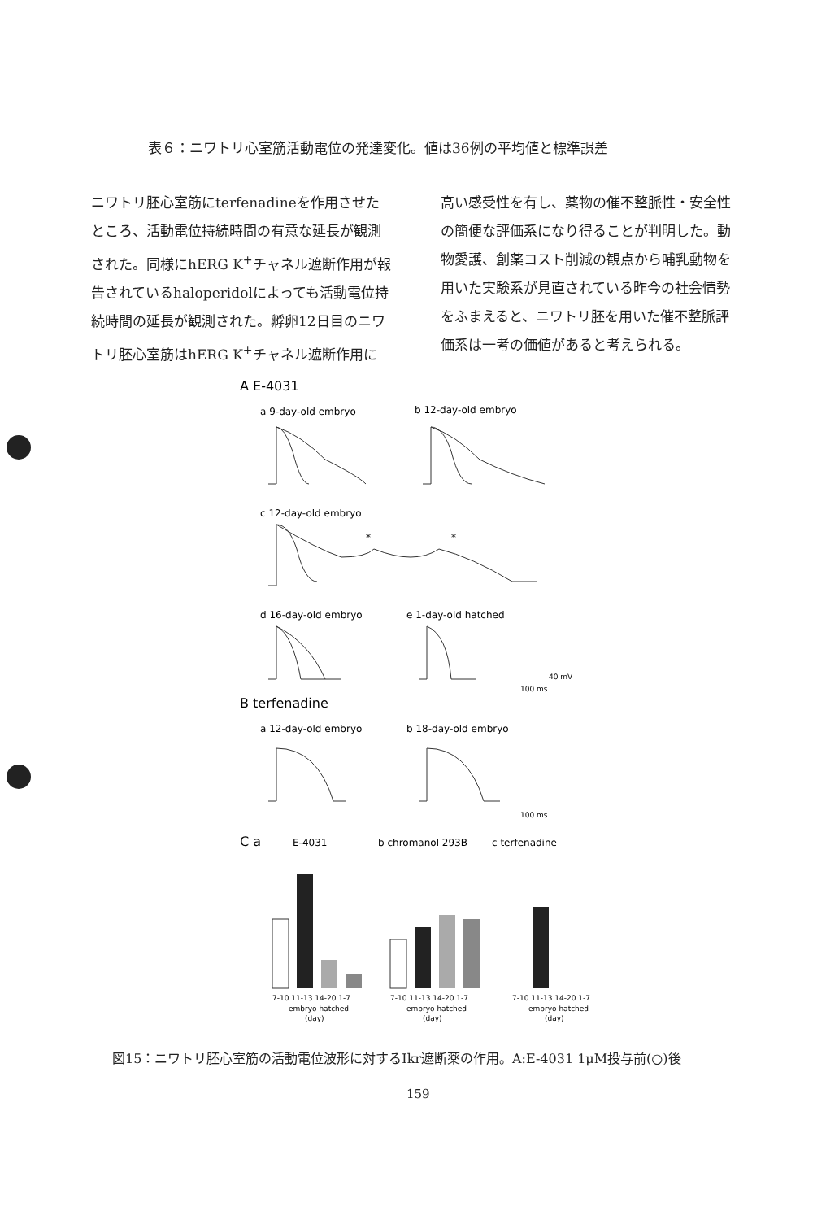表６：ニワトリ心室筋活動電位の発達変化。値は36例の平均値と標準誤差
ニワトリ胚心室筋にterfenadineを作用させたところ、活動電位持続時間の有意な延長が観測された。同様にhERG K<sup>+</sup>チャネル遮断作用が報告されているhaloperidolによっても活動電位持続時間の延長が観測された。孵卵12日目のニワトリ胚心室筋はhERG K<sup>+</sup>チャネル遮断作用に
高い感受性を有し、薬物の催不整脈性・安全性の簡便な評価系になり得ることが判明した。動物愛護、創薬コスト削減の観点から哺乳動物を用いた実験系が見直されている昨今の社会情勢をふまえると、ニワトリ胚を用いた催不整脈評価系は一考の価値があると考えられる。
A E-4031
a 9-day-old embryo
b 12-day-old embryo
c 12-day-old embryo
*
*
d 16-day-old embryo
e 1-day-old hatched
100 ms
40 mV
B terfenadine
a 12-day-old embryo
b 18-day-old embryo
100 ms
C a
E-4031
b chromanol 293B
c terfenadine
7-10 11-13 14-20 1-7
7-10 11-13 14-20 1-7
7-10 11-13 14-20 1-7
embryo hatched
embryo hatched
embryo hatched
(day)
(day)
(day)
図15：ニワトリ胚心室筋の活動電位波形に対するIkr遮断薬の作用。A:E-4031 1μM投与前(○)後
159